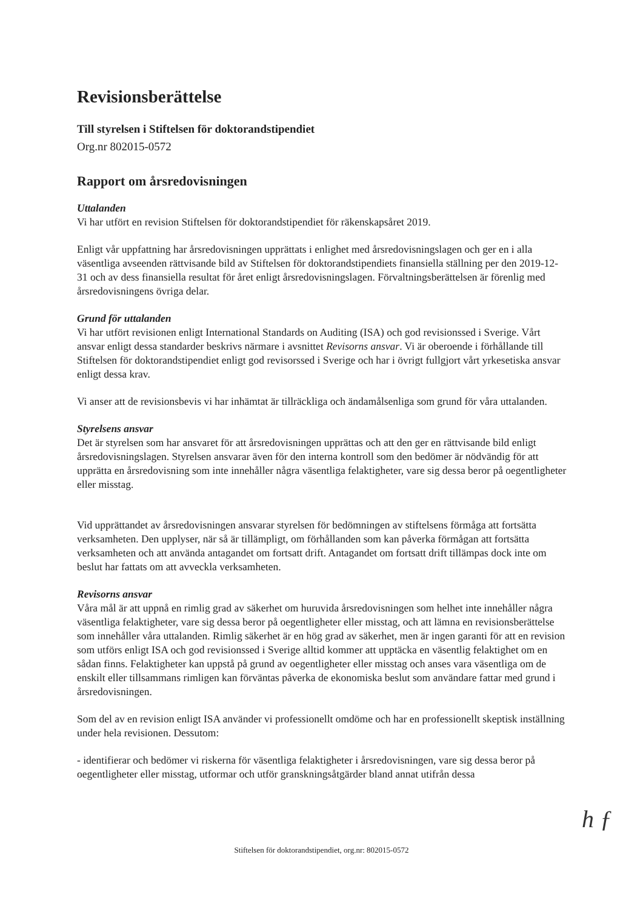Revisionsberättelse
Till styrelsen i Stiftelsen för doktorandstipendiet
Org.nr 802015-0572
Rapport om årsredovisningen
Uttalanden
Vi har utfört en revision Stiftelsen för doktorandstipendiet för räkenskapsåret 2019.
Enligt vår uppfattning har årsredovisningen upprättats i enlighet med årsredovisningslagen och ger en i alla väsentliga avseenden rättvisande bild av Stiftelsen för doktorandstipendiets finansiella ställning per den 2019-12-31 och av dess finansiella resultat för året enligt årsredovisningslagen. Förvaltningsberättelsen är förenlig med årsredovisningens övriga delar.
Grund för uttalanden
Vi har utfört revisionen enligt International Standards on Auditing (ISA) och god revisionssed i Sverige. Vårt ansvar enligt dessa standarder beskrivs närmare i avsnittet Revisorns ansvar. Vi är oberoende i förhållande till Stiftelsen för doktorandstipendiet enligt god revisorssed i Sverige och har i övrigt fullgjort vårt yrkesetiska ansvar enligt dessa krav.
Vi anser att de revisionsbevis vi har inhämtat är tillräckliga och ändamålsenliga som grund för våra uttalanden.
Styrelsens ansvar
Det är styrelsen som har ansvaret för att årsredovisningen upprättas och att den ger en rättvisande bild enligt årsredovisningslagen. Styrelsen ansvarar även för den interna kontroll som den bedömer är nödvändig för att upprätta en årsredovisning som inte innehåller några väsentliga felaktigheter, vare sig dessa beror på oegentligheter eller misstag.
Vid upprättandet av årsredovisningen ansvarar styrelsen för bedömningen av stiftelsens förmåga att fortsätta verksamheten. Den upplyser, när så är tillämpligt, om förhållanden som kan påverka förmågan att fortsätta verksamheten och att använda antagandet om fortsatt drift. Antagandet om fortsatt drift tillämpas dock inte om beslut har fattats om att avveckla verksamheten.
Revisorns ansvar
Våra mål är att uppnå en rimlig grad av säkerhet om huruvida årsredovisningen som helhet inte innehåller några väsentliga felaktigheter, vare sig dessa beror på oegentligheter eller misstag, och att lämna en revisionsberättelse som innehåller våra uttalanden. Rimlig säkerhet är en hög grad av säkerhet, men är ingen garanti för att en revision som utförs enligt ISA och god revisionssed i Sverige alltid kommer att upptäcka en väsentlig felaktighet om en sådan finns. Felaktigheter kan uppstå på grund av oegentligheter eller misstag och anses vara väsentliga om de enskilt eller tillsammans rimligen kan förväntas påverka de ekonomiska beslut som användare fattar med grund i årsredovisningen.
Som del av en revision enligt ISA använder vi professionellt omdöme och har en professionellt skeptisk inställning under hela revisionen. Dessutom:
- identifierar och bedömer vi riskerna för väsentliga felaktigheter i årsredovisningen, vare sig dessa beror på oegentligheter eller misstag, utformar och utför granskningsåtgärder bland annat utifrån dessa
h ƒ
Stiftelsen för doktorandstipendiet, org.nr: 802015-0572